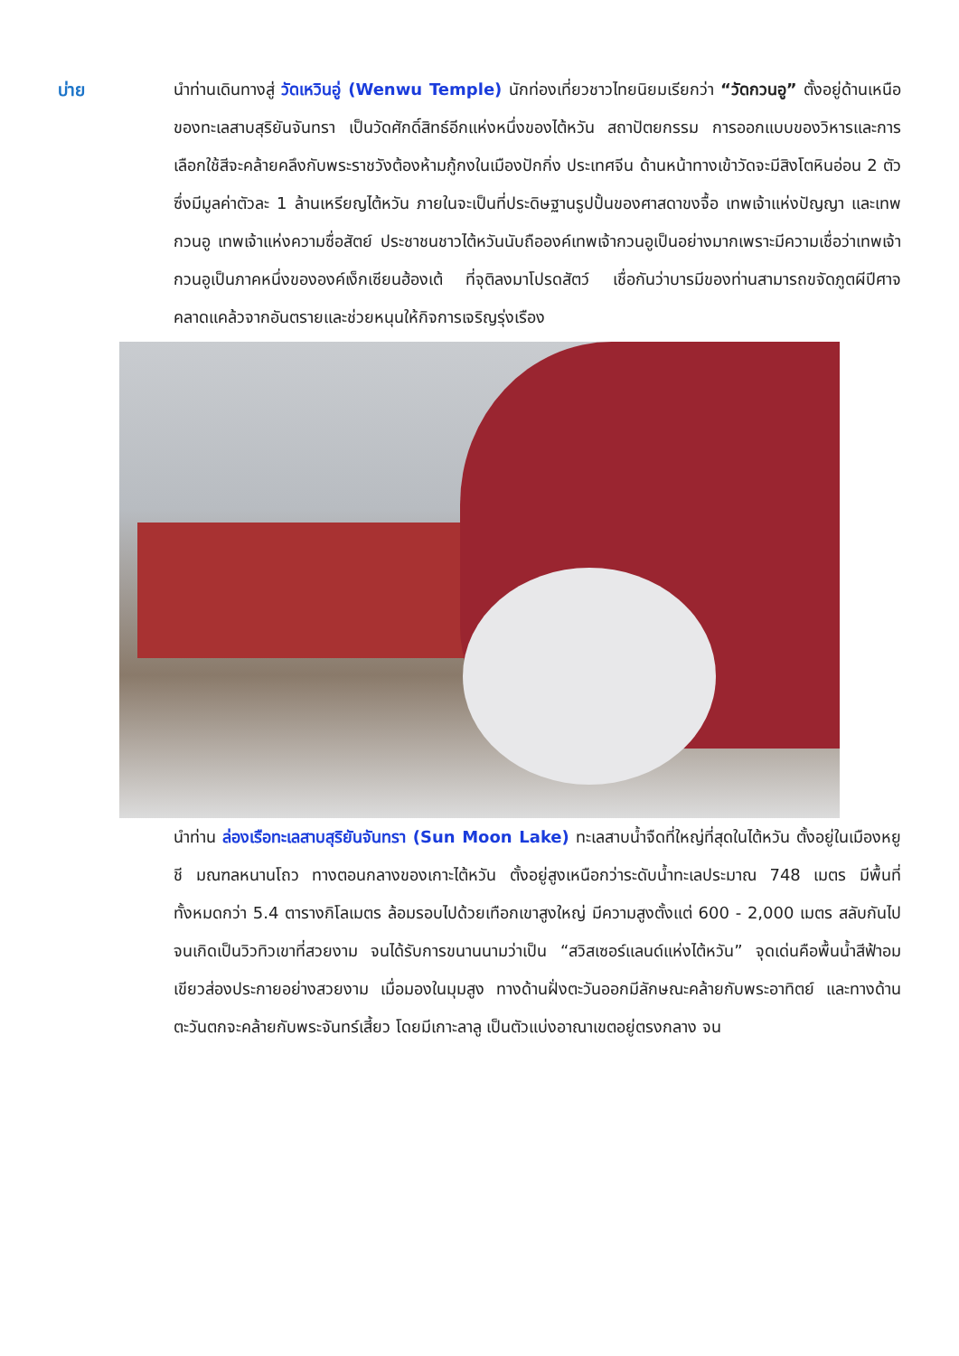บ่าย นำท่านเดินทางสู่ วัดเหวินอู่ (Wenwu Temple) นักท่องเที่ยวชาวไทยนิยมเรียกว่า “วัดกวนอู” ตั้งอยู่ด้านเหนือของทะเลสาบสุริยันจันทรา เป็นวัดศักดิ์สิทธ์อีกแห่งหนึ่งของไต้หวัน สถาปัตยกรรม การออกแบบของวิหารและการเลือกใช้สีจะคล้ายคลึงกับพระราชวังต้องห้ามกู้กงในเมืองปักกิ่ง ประเทศจีน ด้านหน้าทางเข้าวัดจะมีสิงโตหินอ่อน 2 ตัว ซึ่งมีมูลค่าตัวละ 1 ล้านเหรียญไต้หวัน ภายในจะเป็นที่ประดิษฐานรูปปั้นของศาสดาขงจื้อ เทพเจ้าแห่งปัญญา และเทพกวนอู เทพเจ้าแห่งความซื่อสัตย์ ประชาชนชาวไต้หวันนับถือองค์เทพเจ้ากวนอูเป็นอย่างมากเพราะมีความเชื่อว่าเทพเจ้ากวนอูเป็นภาคหนึ่งขององค์เง็กเซียนฮ้องเต้ ที่จุติลงมาโปรดสัตว์ เชื่อกันว่าบารมีของท่านสามารถขจัดภูตผีปีศาจ คลาดแคล้วจากอันตรายและช่วยหนุนให้กิจการเจริญรุ่งเรือง
นำท่าน ล่องเรือทะเลสาบสุริยันจันทรา (Sun Moon Lake) ทะเลสาบน้ำจืดที่ใหญ่ที่สุดในไต้หวัน ตั้งอยู่ในเมืองหยูชี มณฑลหนานโถว ทางตอนกลางของเกาะไต้หวัน ตั้งอยู่สูงเหนือกว่าระดับน้ำทะเลประมาณ 748 เมตร มีพื้นที่ทั้งหมดกว่า 5.4 ตารางกิโลเมตร ล้อมรอบไปด้วยเทือกเขาสูงใหญ่ มีความสูงตั้งแต่ 600 - 2,000 เมตร สลับกันไปจนเกิดเป็นวิวทิวเขาที่สวยงาม จนได้รับการขนานนามว่าเป็น “สวิสเซอร์แลนด์แห่งไต้หวัน” จุดเด่นคือพื้นน้ำสีฟ้าอมเขียวส่องประกายอย่างสวยงาม เมื่อมองในมุมสูง ทางด้านฝั่งตะวันออกมีลักษณะคล้ายกับพระอาทิตย์ และทางด้านตะวันตกจะคล้ายกับพระจันทร์เสี้ยว โดยมีเกาะลาลู เป็นตัวแบ่งอาณาเขตอยู่ตรงกลาง จน